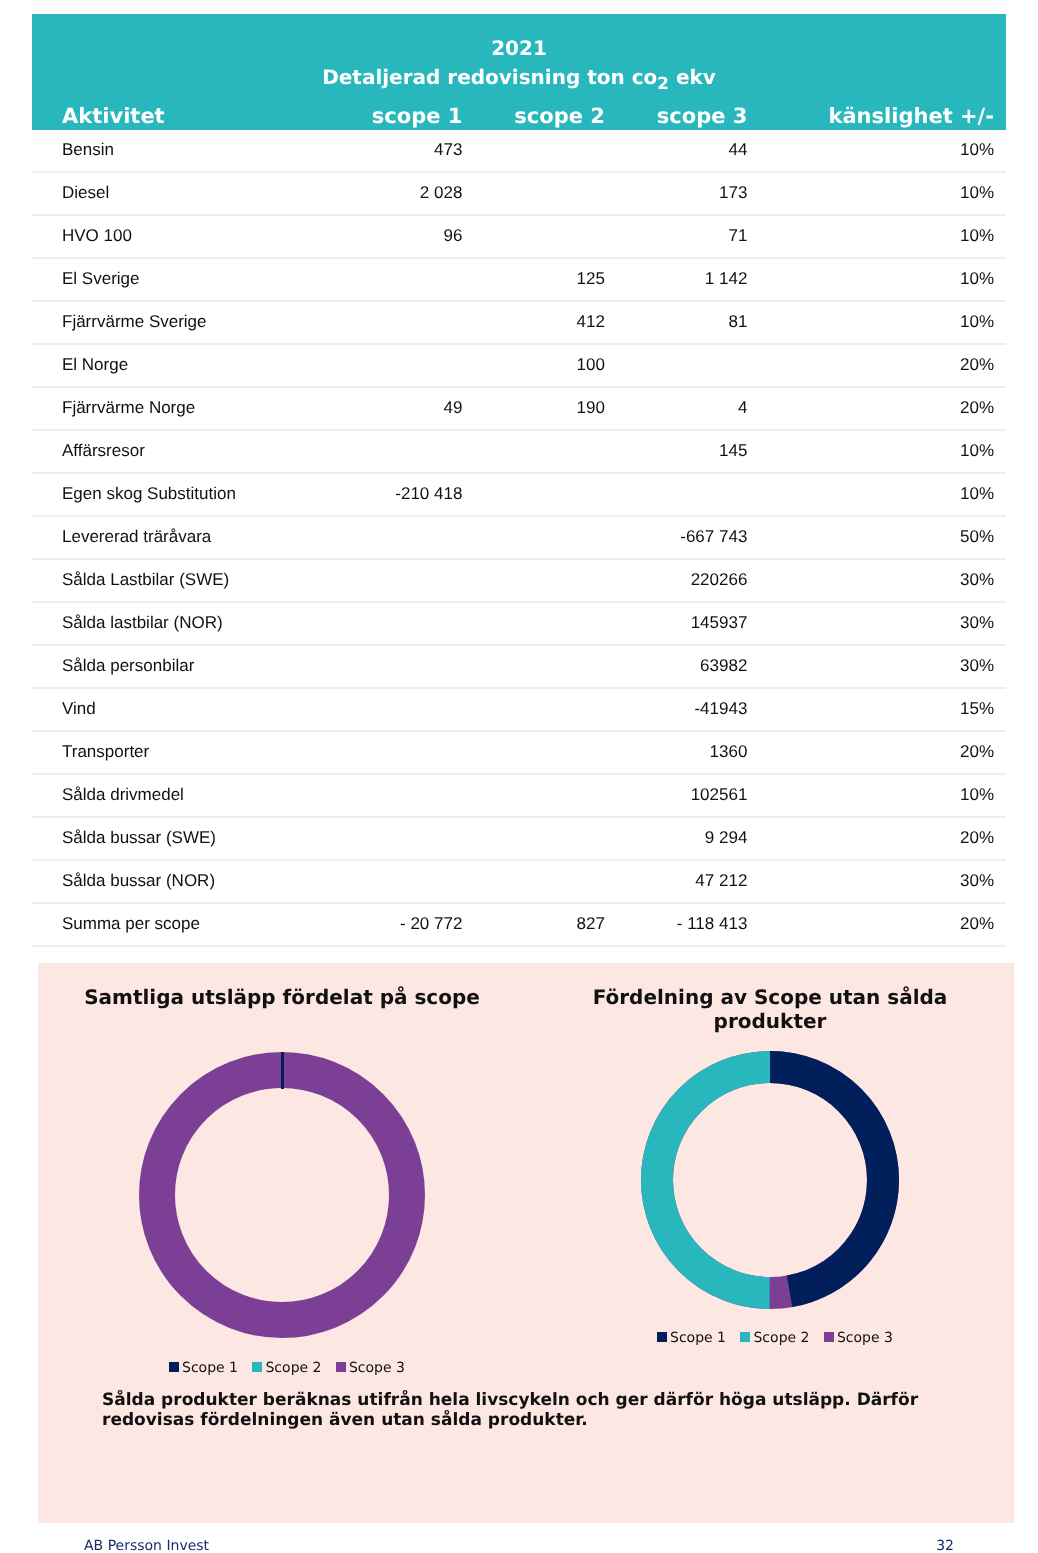2021
Detaljerad redovisning ton co<sub>2</sub> ekv
| Aktivitet | scope 1 | scope 2 | scope 3 | känslighet +/- |
| --- | --- | --- | --- | --- |
| Bensin | 473 | | 44 | 10% |
| Diesel | 2 028 | | 173 | 10% |
| HVO 100 | 96 | | 71 | 10% |
| El Sverige | | 125 | 1 142 | 10% |
| Fjärrvärme Sverige | | 412 | 81 | 10% |
| El Norge | | 100 | | 20% |
| Fjärrvärme Norge | 49 | 190 | 4 | 20% |
| Affärsresor | | | 145 | 10% |
| Egen skog Substitution | -210 418 | | | 10% |
| Levererad träråvara | | | -667 743 | 50% |
| Sålda Lastbilar (SWE) | | | 220266 | 30% |
| Sålda lastbilar (NOR) | | | 145937 | 30% |
| Sålda personbilar | | | 63982 | 30% |
| Vind | | | -41943 | 15% |
| Transporter | | | 1360 | 20% |
| Sålda drivmedel | | | 102561 | 10% |
| Sålda bussar (SWE) | | | 9 294 | 20% |
| Sålda bussar (NOR) | | | 47 212 | 30% |
| Summa per scope | - 20 772 | 827 | - 118 413 | 20% |
Samtliga utsläpp fördelat på scope
Scope 1 Scope 2 Scope 3
Fördelning av Scope utan sålda produkter
Scope 1 Scope 2 Scope 3
Sålda produkter beräknas utifrån hela livscykeln och ger därför höga utsläpp. Därför redovisas fördelningen även utan sålda produkter.
AB Persson Invest 32